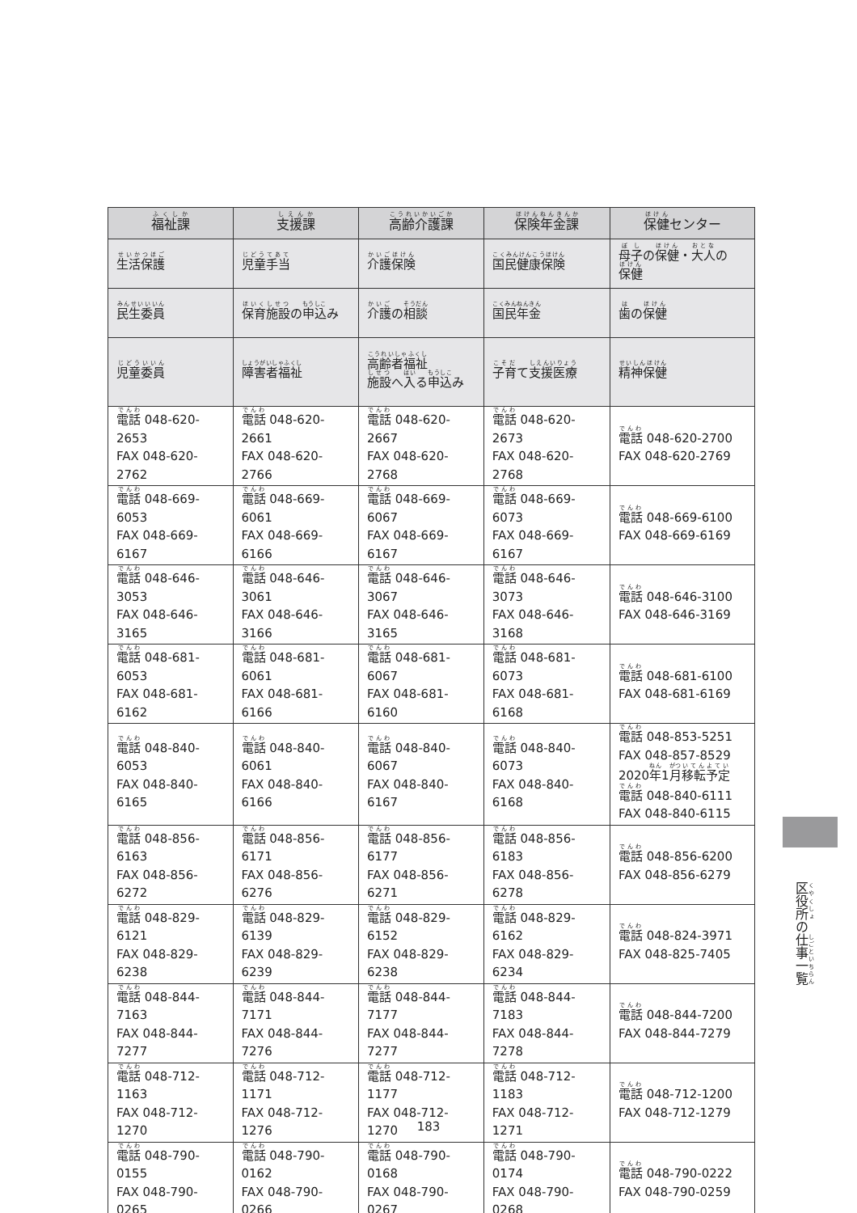| 福祉課 | 支援課 | 高齢介護課 | 保険年金課 | 保健 センター |
| --- | --- | --- | --- | --- |
| 生活保護 | 児童手当 | 介護保険 | 国民健康保険 | 母子 の 保健 ・ 大人 の 保健 |
| 民生委員 | 保育施設 の 申込 み | 介護 の 相談 | 国民年金 | 歯 の 保健 |
| 児童委員 | 障害者福祉 | 高齢者福祉 施設 へ 入 る 申込 み | 子育 て 支援医療 | 精神保健 |
| 電話 048-620-2653 FAX 048-620-2762 | 電話 048-620-2661 FAX 048-620-2766 | 電話 048-620-2667 FAX 048-620-2768 | 電話 048-620-2673 FAX 048-620-2768 | 電話 048-620-2700 FAX 048-620-2769 |
| 電話 048-669-6053 FAX 048-669-6167 | 電話 048-669-6061 FAX 048-669-6166 | 電話 048-669-6067 FAX 048-669-6167 | 電話 048-669-6073 FAX 048-669-6167 | 電話 048-669-6100 FAX 048-669-6169 |
| 電話 048-646-3053 FAX 048-646-3165 | 電話 048-646-3061 FAX 048-646-3166 | 電話 048-646-3067 FAX 048-646-3165 | 電話 048-646-3073 FAX 048-646-3168 | 電話 048-646-3100 FAX 048-646-3169 |
| 電話 048-681-6053 FAX 048-681-6162 | 電話 048-681-6061 FAX 048-681-6166 | 電話 048-681-6067 FAX 048-681-6160 | 電話 048-681-6073 FAX 048-681-6168 | 電話 048-681-6100 FAX 048-681-6169 |
| 電話 048-840-6053 FAX 048-840-6165 | 電話 048-840-6061 FAX 048-840-6166 | 電話 048-840-6067 FAX 048-840-6167 | 電話 048-840-6073 FAX 048-840-6168 | 電話 048-853-5251 FAX 048-857-8529 2020 年 1 月 移転予定 電話 048-840-6111 FAX 048-840-6115 |
| 電話 048-856-6163 FAX 048-856-6272 | 電話 048-856-6171 FAX 048-856-6276 | 電話 048-856-6177 FAX 048-856-6271 | 電話 048-856-6183 FAX 048-856-6278 | 電話 048-856-6200 FAX 048-856-6279 |
| 電話 048-829-6121 FAX 048-829-6238 | 電話 048-829-6139 FAX 048-829-6239 | 電話 048-829-6152 FAX 048-829-6238 | 電話 048-829-6162 FAX 048-829-6234 | 電話 048-824-3971 FAX 048-825-7405 |
| 電話 048-844-7163 FAX 048-844-7277 | 電話 048-844-7171 FAX 048-844-7276 | 電話 048-844-7177 FAX 048-844-7277 | 電話 048-844-7183 FAX 048-844-7278 | 電話 048-844-7200 FAX 048-844-7279 |
| 電話 048-712-1163 FAX 048-712-1270 | 電話 048-712-1171 FAX 048-712-1276 | 電話 048-712-1177 FAX 048-712-1270 | 電話 048-712-1183 FAX 048-712-1271 | 電話 048-712-1200 FAX 048-712-1279 |
| 電話 048-790-0155 FAX 048-790-0265 | 電話 048-790-0162 FAX 048-790-0266 | 電話 048-790-0168 FAX 048-790-0267 | 電話 048-790-0174 FAX 048-790-0268 | 電話 048-790-0222 FAX 048-790-0259 |
区役所の仕事一覧
183